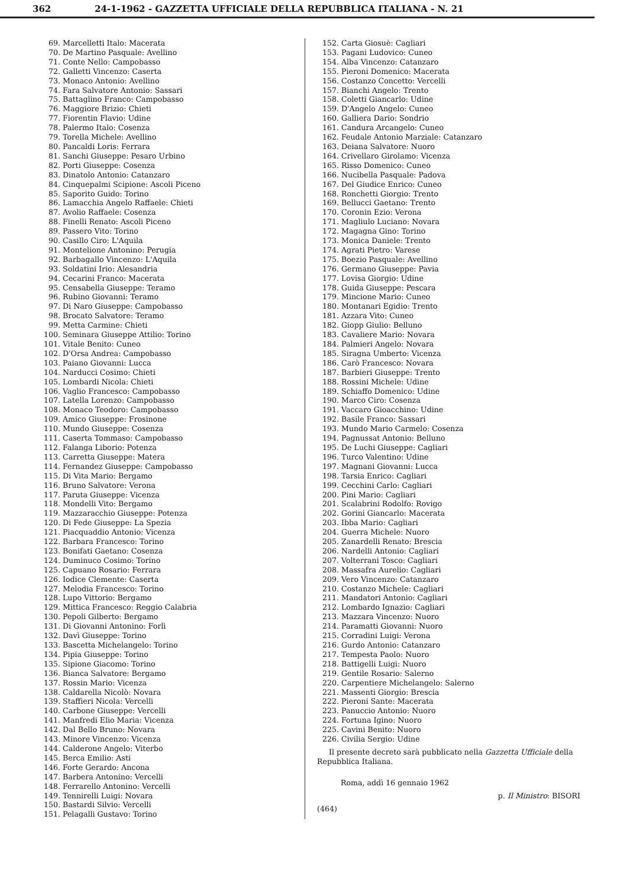362 24-1-1962 - GAZZETTA UFFICIALE DELLA REPUBBLICA ITALIANA - N. 21
69. Marcelletti Italo: Macerata
70. De Martino Pasquale: Avellino
71. Conte Nello: Campobasso
72. Galletti Vincenzo: Caserta
73. Monaco Antonio: Avellino
74. Fara Salvatore Antonio: Sassari
75. Battaglino Franco: Campobasso
76. Maggiore Brizio: Chieti
77. Fiorentin Flavio: Udine
78. Palermo Italo: Cosenza
79. Torella Michele: Avellino
80. Pancaldi Loris: Ferrara
81. Sanchi Giuseppe: Pesaro Urbino
82. Porti Giuseppe: Cosenza
83. Dinatolo Antonio: Catanzaro
84. Cinquepalmi Scipione: Ascoli Piceno
85. Saporito Guido: Torino
86. Lamacchia Angelo Raffaele: Chieti
87. Avolio Raffaele: Cosenza
88. Finelli Renato: Ascoli Piceno
89. Passero Vito: Torino
90. Casillo Ciro: L'Aquila
91. Montelione Antonino: Perugia
92. Barbagallo Vincenzo: L'Aquila
93. Soldatini Irio: Alesandria
94. Cecarini Franco: Macerata
95. Censabella Giuseppe: Teramo
96. Rubino Giovanni: Teramo
97. Di Naro Giuseppe: Campobasso
98. Brocato Salvatore: Teramo
99. Metta Carmine: Chieti
100. Seminara Giuseppe Attilio: Torino
101. Vitale Benito: Cuneo
102. D'Orsa Andrea: Campobasso
103. Paiano Giovanni: Lucca
104. Narducci Cosimo: Chieti
105. Lombardi Nicola: Chieti
106. Vaglio Francesco: Campobasso
107. Latella Lorenzo: Campobasso
108. Monaco Teodoro: Campobasso
109. Amico Giuseppe: Frosinone
110. Mundo Giuseppe: Cosenza
111. Caserta Tommaso: Campobasso
112. Falanga Liborio: Potenza
113. Carretta Giuseppe: Matera
114. Fernandez Giuseppe: Campobasso
115. Di Vita Mario: Bergamo
116. Bruno Salvatore: Verona
117. Paruta Giuseppe: Vicenza
118. Mondelli Vito: Bergamo
119. Mazzaracchio Giuseppe: Potenza
120. Di Fede Giuseppe: La Spezia
121. Piacquaddio Antonio: Vicenza
122. Barbara Francesco: Torino
123. Bonifati Gaetano: Cosenza
124. Duminuco Cosimo: Torino
125. Capuano Rosario: Ferrara
126. Iodice Clemente: Caserta
127. Melodia Francesco: Torino
128. Lupo Vittorio: Bergamo
129. Mittica Francesco: Reggio Calabria
130. Pepoli Gilberto: Bergamo
131. Di Giovanni Antonino: Forlì
132. Davì Giuseppe: Torino
133. Bascetta Michelangelo: Torino
134. Pipia Giuseppe: Torino
135. Sipione Giacomo: Torino
136. Bianca Salvatore: Bergamo
137. Rossin Mario: Vicenza
138. Caldarella Nicolò: Novara
139. Staffieri Nicola: Vercelli
140. Carbone Giuseppe: Vercelli
141. Manfredi Elio Maria: Vicenza
142. Dal Bello Bruno: Novara
143. Minore Vincenzo: Vicenza
144. Calderone Angelo: Viterbo
145. Berca Emilio: Asti
146. Forte Gerardo: Ancona
147. Barbera Antonino: Vercelli
148. Ferrarello Antonino: Vercelli
149. Tennirelli Luigi: Novara
150. Bastardi Silvio: Vercelli
151. Pelagalli Gustavo: Torino
152. Carta Giosuè: Cagliari
153. Pagani Ludovico: Cuneo
154. Alba Vincenzo: Catanzaro
155. Pieroni Domenico: Macerata
156. Costanzo Concetto: Vercelli
157. Bianchi Angelo: Trento
158. Coletti Giancarlo: Udine
159. D'Angelo Angelo: Cuneo
160. Galliera Dario: Sondrio
161. Candura Arcangelo: Cuneo
162. Feudale Antonio Marziale: Catanzaro
163. Deiana Salvatore: Nuoro
164. Crivellaro Girolamo: Vicenza
165. Risso Domenico: Cuneo
166. Nucibella Pasquale: Padova
167. Del Giudice Enrico: Cuneo
168. Ronchetti Giorgio: Trento
169. Bellucci Gaetano: Trento
170. Coronin Ezio: Verona
171. Magliulo Luciano: Novara
172. Magagna Gino: Torino
173. Monica Daniele: Trento
174. Agrati Pietro: Varese
175. Boezio Pasquale: Avellino
176. Germano Giuseppe: Pavia
177. Lovisa Giorgio: Udine
178. Guida Giuseppe: Pescara
179. Mincione Mario: Cuneo
180. Montanari Egidio: Trento
181. Azzara Vito: Cuneo
182. Giopp Giulio: Belluno
183. Cavaliere Mario: Novara
184. Palmieri Angelo: Novara
185. Siragna Umberto: Vicenza
186. Carò Francesco: Novara
187. Barbieri Giuseppe: Trento
188. Rossini Michele: Udine
189. Schiaffo Domenico: Udine
190. Marco Ciro: Cosenza
191. Vaccaro Gioacchino: Udine
192. Basile Franco: Sassari
193. Mundo Mario Carmelo: Cosenza
194. Pagnussat Antonio: Belluno
195. De Luchi Giuseppe: Cagliari
196. Turco Valentino: Udine
197. Magnani Giovanni: Lucca
198. Tarsia Enrico: Cagliari
199. Cecchini Carlo: Cagliari
200. Pini Mario: Cagliari
201. Scalabrini Rodolfo: Rovigo
202. Gorini Giancarlo: Macerata
203. Ibba Mario: Cagliari
204. Guerra Michele: Nuoro
205. Zanardelli Renato: Brescia
206. Nardelli Antonio: Cagliari
207. Volterrani Tosco: Cagliari
208. Massafra Aurelio: Cagliari
209. Vero Vincenzo: Catanzaro
210. Costanzo Michele: Cagliari
211. Mandatori Antonio: Cagliari
212. Lombardo Ignazio: Cagliari
213. Mazzara Vincenzo: Nuoro
214. Paramatti Giovanni: Nuoro
215. Corradini Luigi: Verona
216. Gurdo Antonio: Catanzaro
217. Tempesta Paolo: Nuoro
218. Battigelli Luigi: Nuoro
219. Gentile Rosario: Salerno
220. Carpentiere Michelangelo: Salerno
221. Massenti Giorgio: Brescia
222. Pieroni Sante: Macerata
223. Panuccio Antonio: Nuoro
224. Fortuna Igino: Nuoro
225. Cavini Benito: Nuoro
226. Civilia Sergio: Udine
Il presente decreto sarà pubblicato nella Gazzetta Ufficiale della Repubblica Italiana.
Roma, addì 16 gennaio 1962
p. Il Ministro: BISORI
(464)